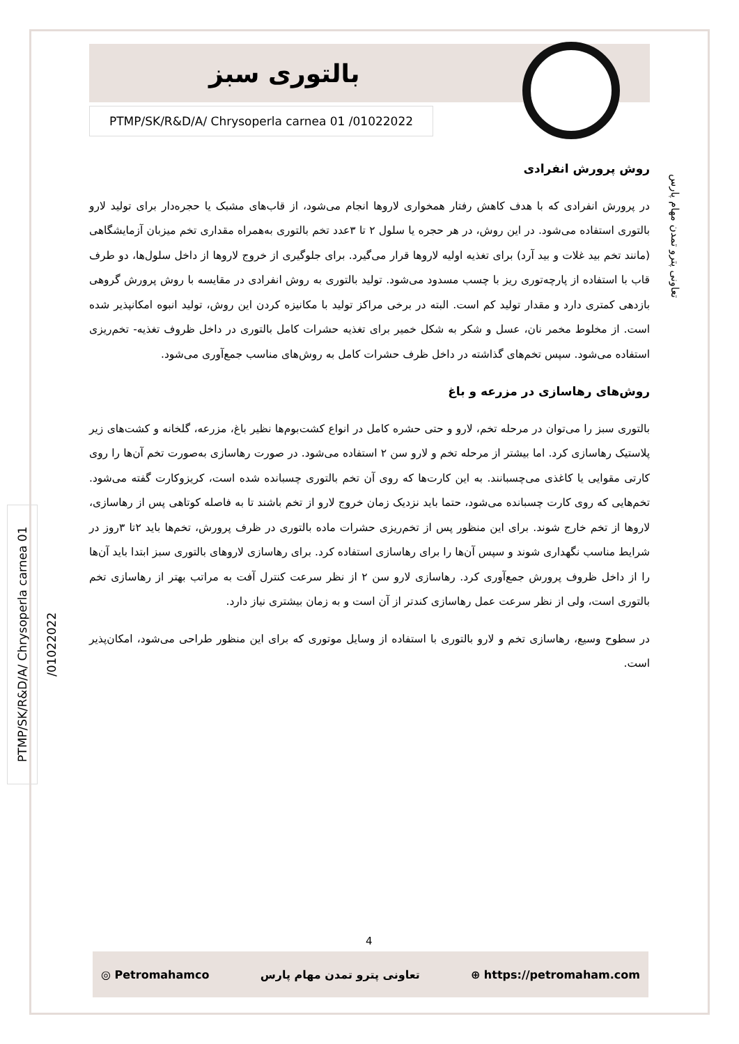بالتوری سبز
PTMP/SK/R&D/A/ Chrysoperla carnea 01 /01022022
تعاونی پترو تمدن مهام پارس
PTMP/SK/R&D/A/ Chrysoperla carnea 01 /01022022
روش پرورش انفرادی
در پرورش انفرادی که با هدف کاهش رفتار همخواری لاروها انجام می‌شود، از قاب‌های مشبک یا حجره‌دار برای تولید لارو بالتوری استفاده می‌شود. در این روش، در هر حجره یا سلول ۲ تا ۳عدد تخم بالتوری به‌همراه مقداری تخم میزبان آزمایشگاهی (مانند تخم بید غلات و بید آرد) برای تغذیه اولیه لاروها قرار می‌گیرد. برای جلوگیری از خروج لاروها از داخل سلول‌ها، دو طرف قاب با استفاده از پارچه‌توری ریز با چسب مسدود می‌شود. تولید بالتوری به روش انفرادی در مقایسه با روش پرورش گروهی بازدهی کمتری دارد و مقدار تولید کم است. البته در برخی مراکز تولید با مکانیزه کردن این روش، تولید انبوه امکانپذیر شده است. از مخلوط مخمر نان، عسل و شکر به شکل خمیر برای تغذیه حشرات کامل بالتوری در داخل ظروف تغذیه- تخم‌ریزی استفاده می‌شود. سپس تخم‌های گذاشته در داخل ظرف حشرات کامل به روش‌های مناسب جمع‌آوری می‌شود.
روش‌های رهاسازی در مزرعه و باغ
بالتوری سبز را می‌توان در مرحله تخم، لارو و حتی حشره کامل در انواع کشت‌بوم‌ها نظیر باغ، مزرعه، گلخانه و کشت‌های زیر پلاستیک رهاسازی کرد. اما بیشتر از مرحله تخم و لارو سن ۲ استفاده می‌شود. در صورت رهاسازی به‌صورت تخم آن‌ها را روی کارتی مقوایی یا کاغذی می‌چسبانند. به این کارت‌ها که روی آن تخم بالتوری چسبانده شده است، کریزوکارت گفته می‌شود. تخم‌هایی که روی کارت چسبانده می‌شود، حتما باید نزدیک زمان خروج لارو از تخم باشند تا به فاصله کوتاهی پس از رهاسازی، لاروها از تخم خارج شوند. برای این منظور پس از تخم‌ریزی حشرات ماده بالتوری در ظرف پرورش، تخم‌ها باید ۲تا ۳روز در شرایط مناسب نگهداری شوند و سپس آن‌ها را برای رهاسازی استفاده کرد. برای رهاسازی لاروهای بالتوری سبز ابتدا باید آن‌ها را از داخل ظروف پرورش جمع‌آوری کرد. رهاسازی لارو سن ۲ از نظر سرعت کنترل آفت به مراتب بهتر از رهاسازی تخم بالتوری است، ولی از نظر سرعت عمل رهاسازی کندتر از آن است و به زمان بیشتری نیاز دارد.
در سطوح وسیع، رهاسازی تخم و لارو بالتوری با استفاده از وسایل موتوری که برای این منظور طراحی می‌شود، امکان‌پذیر است.
4
◎ Petromahamco تعاونی پترو تمدن مهام پارس ⊕ https://petromaham.com